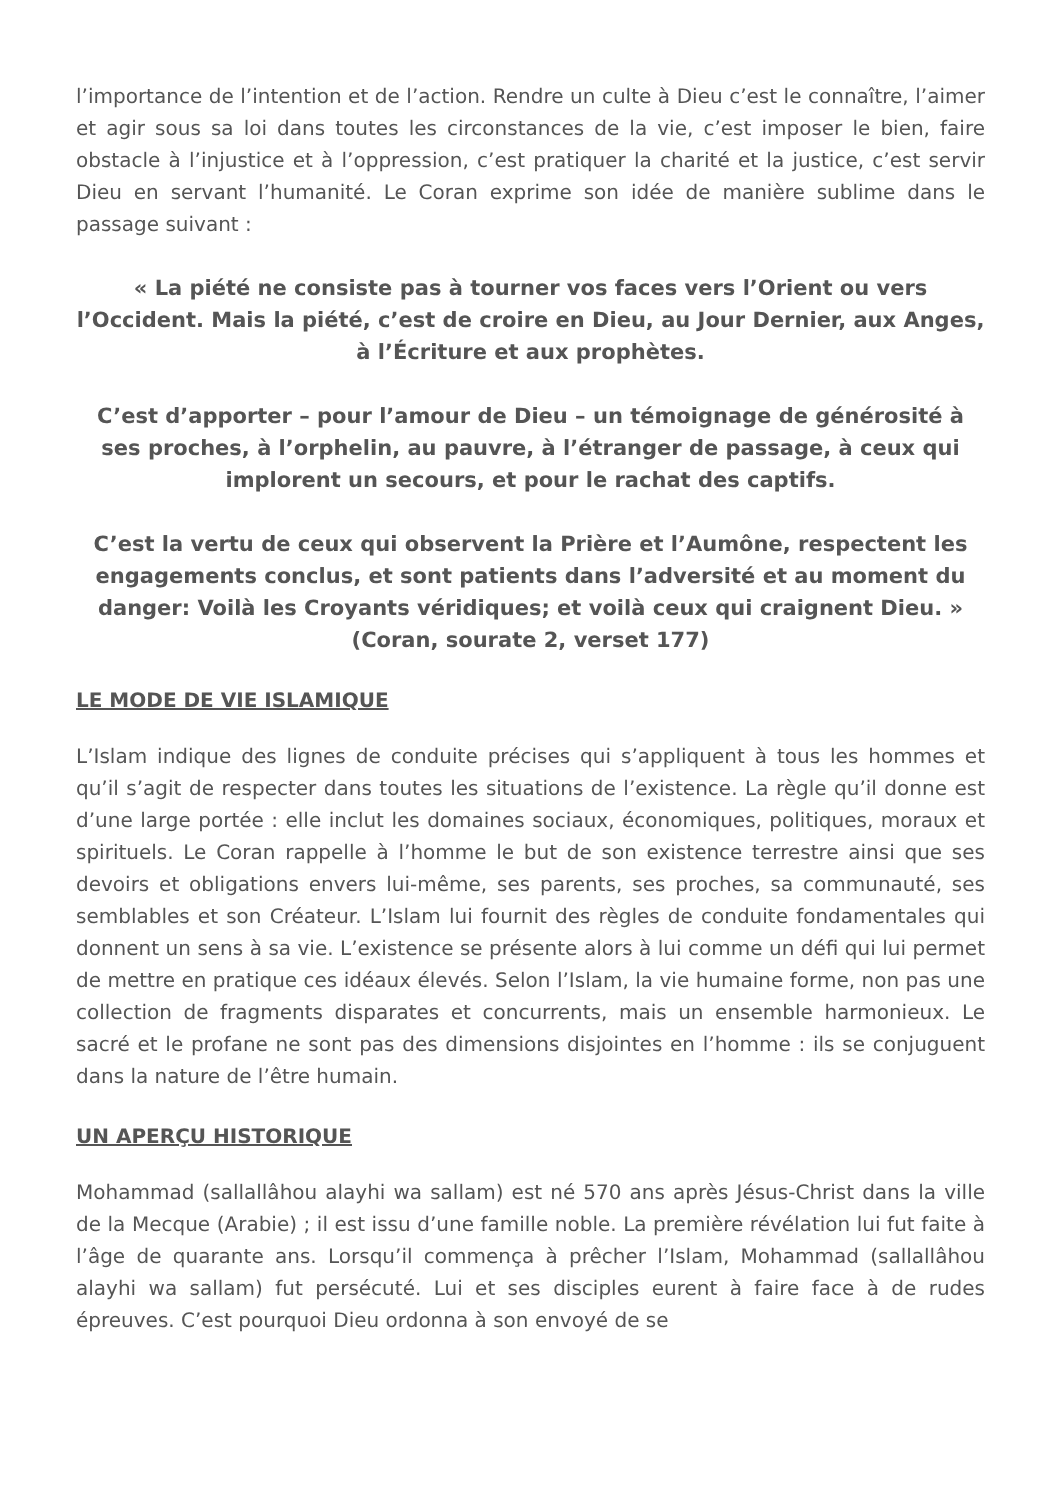l’importance de l’intention et de l’action. Rendre un culte à Dieu c’est le connaître, l’aimer et agir sous sa loi dans toutes les circonstances de la vie, c’est imposer le bien, faire obstacle à l’injustice et à l’oppression, c’est pratiquer la charité et la justice, c’est servir Dieu en servant l’humanité. Le Coran exprime son idée de manière sublime dans le passage suivant :
« La piété ne consiste pas à tourner vos faces vers l’Orient ou vers l’Occident. Mais la piété, c’est de croire en Dieu, au Jour Dernier, aux Anges, à l’Écriture et aux prophètes.
C’est d’apporter – pour l’amour de Dieu – un témoignage de générosité à ses proches, à l’orphelin, au pauvre, à l’étranger de passage, à ceux qui implorent un secours, et pour le rachat des captifs.
C’est la vertu de ceux qui observent la Prière et l’Aumône, respectent les engagements conclus, et sont patients dans l’adversité et au moment du danger: Voilà les Croyants véridiques; et voilà ceux qui craignent Dieu. »
(Coran, sourate 2, verset 177)
LE MODE DE VIE ISLAMIQUE
L’Islam indique des lignes de conduite précises qui s’appliquent à tous les hommes et qu’il s’agit de respecter dans toutes les situations de l’existence. La règle qu’il donne est d’une large portée : elle inclut les domaines sociaux, économiques, politiques, moraux et spirituels. Le Coran rappelle à l’homme le but de son existence terrestre ainsi que ses devoirs et obligations envers lui-même, ses parents, ses proches, sa communauté, ses semblables et son Créateur. L’Islam lui fournit des règles de conduite fondamentales qui donnent un sens à sa vie. L’existence se présente alors à lui comme un défi qui lui permet de mettre en pratique ces idéaux élevés. Selon l’Islam, la vie humaine forme, non pas une collection de fragments disparates et concurrents, mais un ensemble harmonieux. Le sacré et le profane ne sont pas des dimensions disjointes en l’homme : ils se conjuguent dans la nature de l’être humain.
UN APERÇU HISTORIQUE
Mohammad (sallallâhou alayhi wa sallam) est né 570 ans après Jésus-Christ dans la ville de la Mecque (Arabie) ; il est issu d’une famille noble. La première révélation lui fut faite à l’âge de quarante ans. Lorsqu’il commença à prêcher l’Islam, Mohammad (sallallâhou alayhi wa sallam) fut persécuté. Lui et ses disciples eurent à faire face à de rudes épreuves. C’est pourquoi Dieu ordonna à son envoyé de se